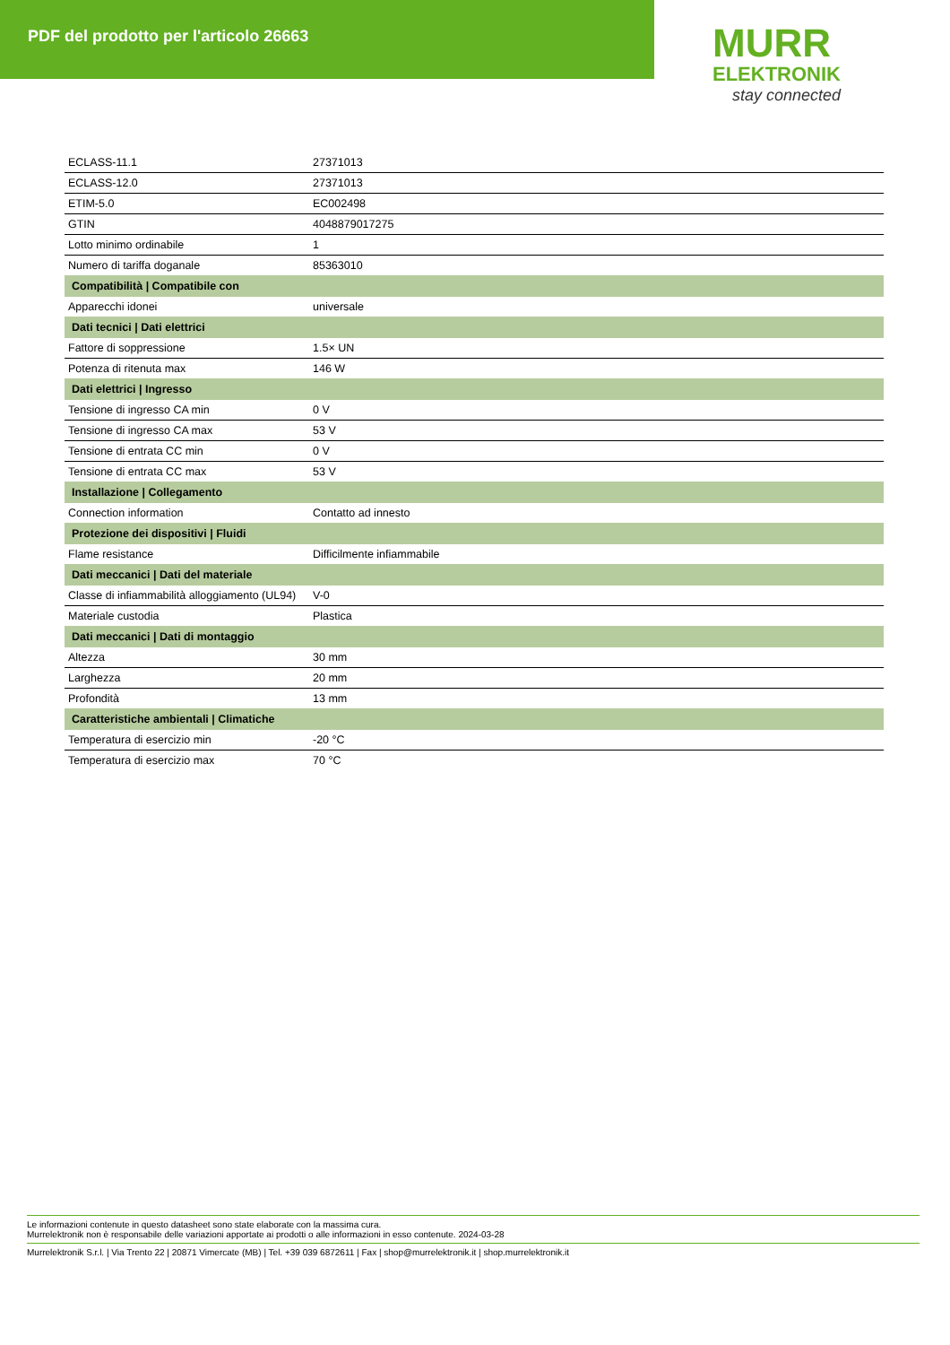PDF del prodotto per l'articolo 26663
MURR
ELEKTRONIK
stay connected
| ECLASS-11.1 | 27371013 |
| ECLASS-12.0 | 27371013 |
| ETIM-5.0 | EC002498 |
| GTIN | 4048879017275 |
| Lotto minimo ordinabile | 1 |
| Numero di tariffa doganale | 85363010 |
| Compatibilità / Compatibile con | |
| Apparecchi idonei | universale |
| Dati tecnici / Dati elettrici | |
| Fattore di soppressione | 1.5× UN |
| Potenza di ritenuta max | 146 W |
| Dati elettrici / Ingresso | |
| Tensione di ingresso CA min | 0 V |
| Tensione di ingresso CA max | 53 V |
| Tensione di entrata CC min | 0 V |
| Tensione di entrata CC max | 53 V |
| Installazione / Collegamento | |
| Connection information | Contatto ad innesto |
| Protezione dei dispositivi / Fluidi | |
| Flame resistance | Difficilmente infiammabile |
| Dati meccanici / Dati del materiale | |
| Classe di infiammabilità alloggiamento (UL94) | V-0 |
| Materiale custodia | Plastica |
| Dati meccanici / Dati di montaggio | |
| Altezza | 30 mm |
| Larghezza | 20 mm |
| Profondità | 13 mm |
| Caratteristiche ambientali / Climatiche | |
| Temperatura di esercizio min | -20 °C |
| Temperatura di esercizio max | 70 °C |
Le informazioni contenute in questo datasheet sono state elaborate con la massima cura.
Murrelektronik non è responsabile delle variazioni apportate ai prodotti o alle informazioni in esso contenute. 2024-03-28
Murrelektronik S.r.l. | Via Trento 22 | 20871 Vimercate (MB) | Tel. +39 039 6872611 | Fax | shop@murrelektronik.it | shop.murrelektronik.it